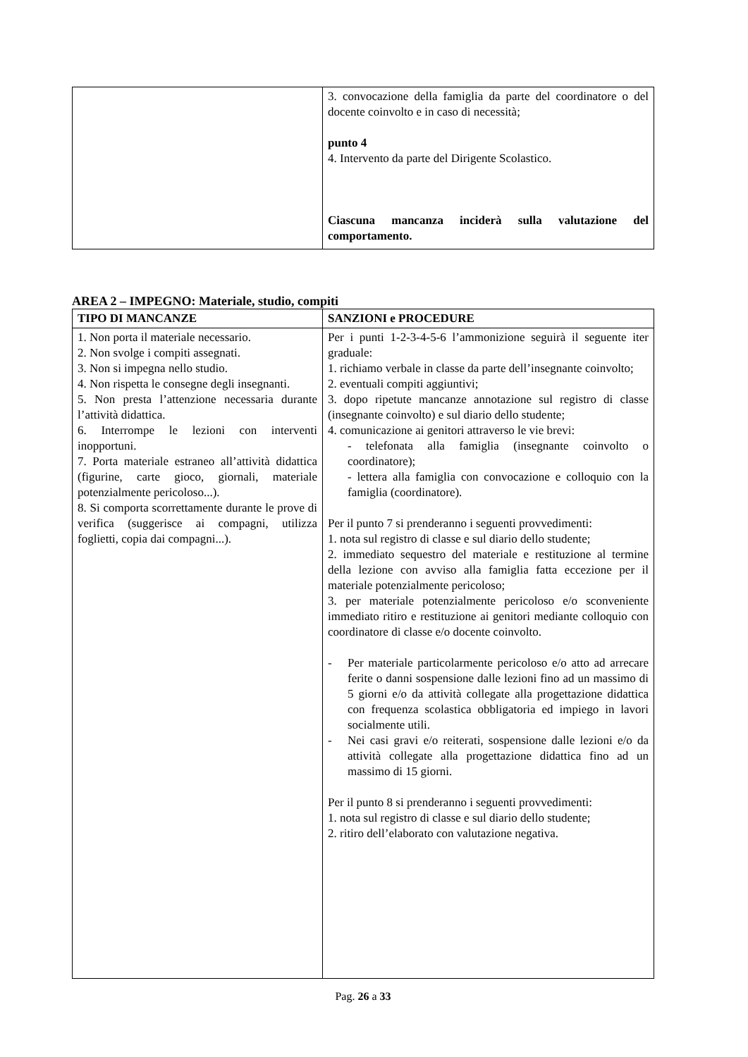| | 3. convocazione della famiglia da parte del coordinatore o del docente coinvolto e in caso di necessità; punto 4 4. Intervento da parte del Dirigente Scolastico. Ciascuna mancanza inciderà sulla valutazione del comportamento. |
AREA 2 – IMPEGNO: Materiale, studio, compiti
| TIPO DI MANCANZE | SANZIONI e PROCEDURE |
| --- | --- |
| 1. Non porta il materiale necessario. 2. Non svolge i compiti assegnati. 3. Non si impegna nello studio. 4. Non rispetta le consegne degli insegnanti. 5. Non presta l’attenzione necessaria durante l’attività didattica. 6. Interrompe le lezioni con interventi inopportuni. 7. Porta materiale estraneo all’attività didattica (figurine, carte gioco, giornali, materiale potenzialmente pericoloso...). 8. Si comporta scorrettamente durante le prove di verifica (suggerisce ai compagni, utilizza foglietti, copia dai compagni...). | Per i punti 1-2-3-4-5-6 l’ammonizione seguirà il seguente iter graduale: 1. richiamo verbale in classe da parte dell’insegnante coinvolto; 2. eventuali compiti aggiuntivi; 3. dopo ripetute mancanze annotazione sul registro di classe (insegnante coinvolto) e sul diario dello studente; 4. comunicazione ai genitori attraverso le vie brevi: - telefonata alla famiglia (insegnante coinvolto o coordinatore); - lettera alla famiglia con convocazione e colloquio con la famiglia (coordinatore). Per il punto 7 si prenderanno i seguenti provvedimenti: 1. nota sul registro di classe e sul diario dello studente; 2. immediato sequestro del materiale e restituzione al termine della lezione con avviso alla famiglia fatta eccezione per il materiale potenzialmente pericoloso; 3. per materiale potenzialmente pericoloso e/o sconveniente immediato ritiro e restituzione ai genitori mediante colloquio con coordinatore di classe e/o docente coinvolto. - Per materiale particolarmente pericoloso e/o atto ad arrecare ferite o danni sospensione dalle lezioni fino ad un massimo di 5 giorni e/o da attività collegate alla progettazione didattica con frequenza scolastica obbligatoria ed impiego in lavori socialmente utili. - Nei casi gravi e/o reiterati, sospensione dalle lezioni e/o da attività collegate alla progettazione didattica fino ad un massimo di 15 giorni. Per il punto 8 si prenderanno i seguenti provvedimenti: 1. nota sul registro di classe e sul diario dello studente; 2. ritiro dell’elaborato con valutazione negativa. |
Pag. 26 a 33